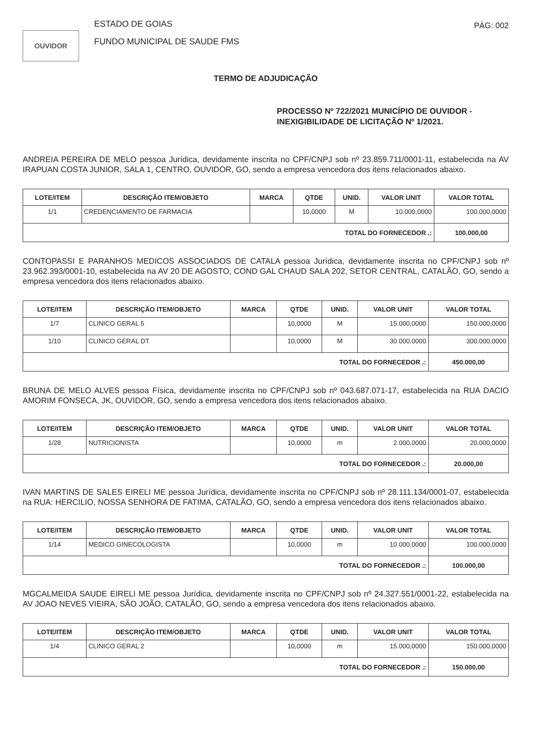OUVIDOR
ESTADO DE GOIAS
FUNDO MUNICIPAL DE SAUDE FMS
PÁG: 002
TERMO DE ADJUDICAÇÃO
PROCESSO Nº 722/2021 MUNICÍPIO DE OUVIDOR -
INEXIGIBILIDADE DE LICITAÇÃO Nº 1/2021.
ANDREIA PEREIRA DE MELO pessoa Jurídica, devidamente inscrita no CPF/CNPJ sob nº 23.859.711/0001-11, estabelecida na AV IRAPUAN COSTA JUNIOR, SALA 1, CENTRO, OUVIDOR, GO, sendo a empresa vencedora dos itens relacionados abaixo.
| LOTE/ITEM | DESCRIÇÃO ITEM/OBJETO | MARCA | QTDE | UNID. | VALOR UNIT | VALOR TOTAL |
| --- | --- | --- | --- | --- | --- | --- |
| 1/1 | CREDENCIAMENTO DE FARMACIA | | 10,0000 | M | 10.000,0000 | 100.000,0000 |
| TOTAL DO FORNECEDOR .: | | | | | | 100.000,00 |
CONTOPASSI E PARANHOS MEDICOS ASSOCIADOS DE CATALA pessoa Jurídica, devidamente inscrita no CPF/CNPJ sob nº 23.962.393/0001-10, estabelecida na AV 20 DE AGOSTO, COND GAL CHAUD SALA 202, SETOR CENTRAL, CATALÃO, GO, sendo a empresa vencedora dos itens relacionados abaixo.
| LOTE/ITEM | DESCRIÇÃO ITEM/OBJETO | MARCA | QTDE | UNID. | VALOR UNIT | VALOR TOTAL |
| --- | --- | --- | --- | --- | --- | --- |
| 1/7 | CLINICO GERAL 5 | | 10,0000 | M | 15.000,0000 | 150.000,0000 |
| 1/10 | CLINICO GERAL DT | | 10,0000 | M | 30.000,0000 | 300.000,0000 |
| TOTAL DO FORNECEDOR .: | | | | | | 450.000,00 |
BRUNA DE MELO ALVES pessoa Física, devidamente inscrita no CPF/CNPJ sob nº 043.687.071-17, estabelecida na RUA DACIO AMORIM FONSECA, JK, OUVIDOR, GO, sendo a empresa vencedora dos itens relacionados abaixo.
| LOTE/ITEM | DESCRIÇÃO ITEM/OBJETO | MARCA | QTDE | UNID. | VALOR UNIT | VALOR TOTAL |
| --- | --- | --- | --- | --- | --- | --- |
| 1/28 | NUTRICIONISTA | | 10,0000 | m | 2.000,0000 | 20.000,0000 |
| TOTAL DO FORNECEDOR .: | | | | | | 20.000,00 |
IVAN MARTINS DE SALES EIRELI ME pessoa Jurídica, devidamente inscrita no CPF/CNPJ sob nº 28.111.134/0001-07, estabelecida na RUA: HERCILIO, NOSSA SENHORA DE FATIMA, CATALÃO, GO, sendo a empresa vencedora dos itens relacionados abaixo.
| LOTE/ITEM | DESCRIÇÃO ITEM/OBJETO | MARCA | QTDE | UNID. | VALOR UNIT | VALOR TOTAL |
| --- | --- | --- | --- | --- | --- | --- |
| 1/14 | MEDICO GINECOLOGISTA | | 10,0000 | m | 10.000,0000 | 100.000,0000 |
| TOTAL DO FORNECEDOR .: | | | | | | 100.000,00 |
MGCALMEIDA SAUDE EIRELI ME pessoa Jurídica, devidamente inscrita no CPF/CNPJ sob nº 24.327.551/0001-22, estabelecida na AV JOAO NEVES VIEIRA, SÃO JOÃO, CATALÃO, GO, sendo a empresa vencedora dos itens relacionados abaixo.
| LOTE/ITEM | DESCRIÇÃO ITEM/OBJETO | MARCA | QTDE | UNID. | VALOR UNIT | VALOR TOTAL |
| --- | --- | --- | --- | --- | --- | --- |
| 1/4 | CLINICO GERAL 2 | | 10,0000 | m | 15.000,0000 | 150.000,0000 |
| TOTAL DO FORNECEDOR .: | | | | | | 150.000,00 |